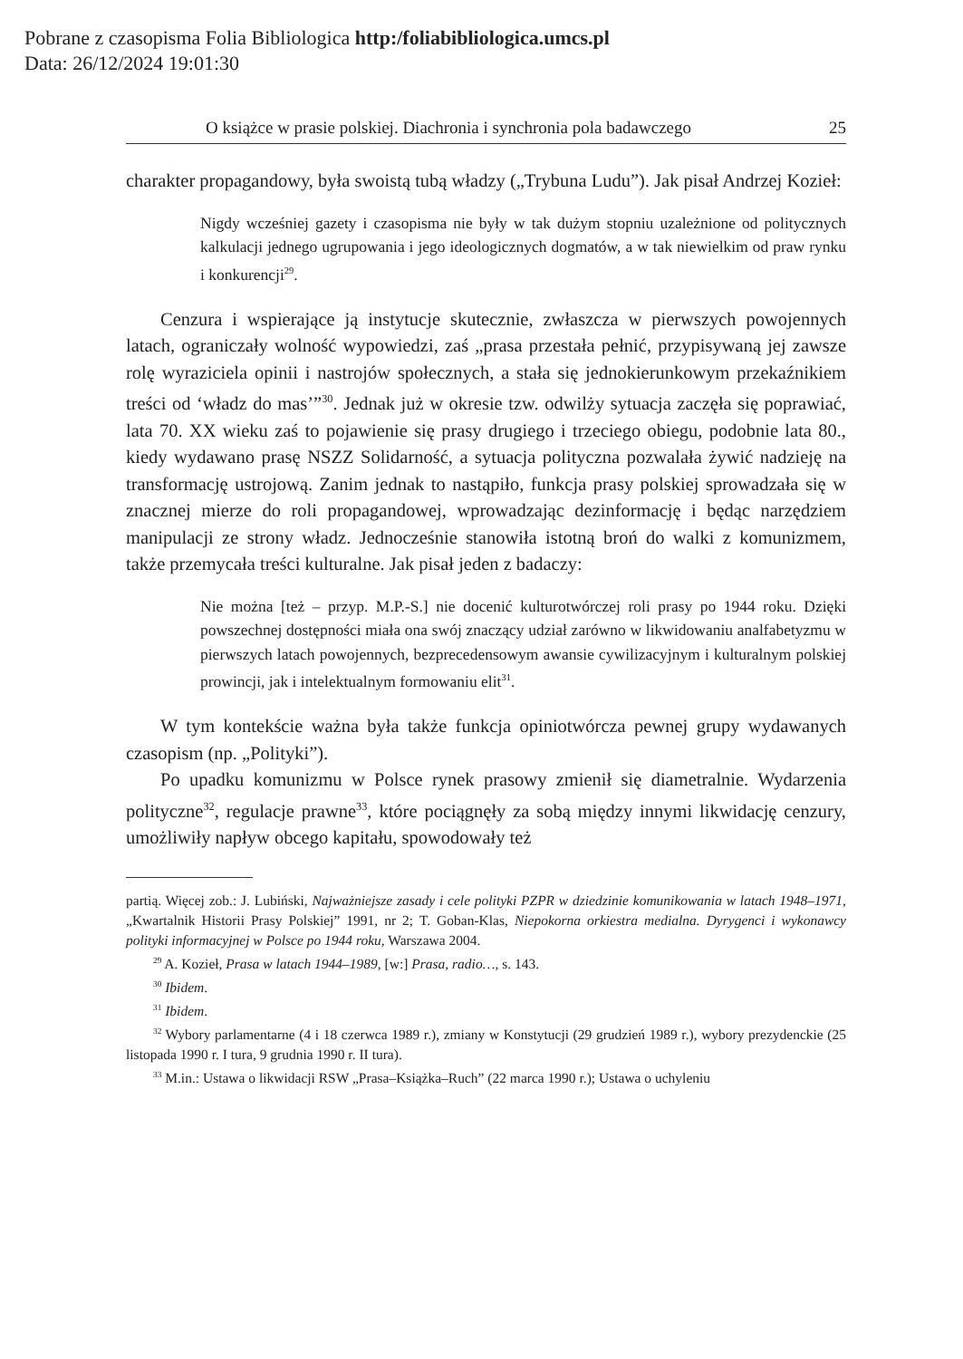Pobrane z czasopisma Folia Bibliologica http:/foliabibliologica.umcs.pl
Data: 26/12/2024 19:01:30
O książce w prasie polskiej. Diachronia i synchronia pola badawczego 25
charakter propagandowy, była swoistą tubą władzy („Trybuna Ludu”). Jak pisał Andrzej Kozieł:
Nigdy wcześniej gazety i czasopisma nie były w tak dużym stopniu uzależnione od politycznych kalkulacji jednego ugrupowania i jego ideologicznych dogmatów, a w tak niewielkim od praw rynku i konkurencji<sup>29</sup>.
Cenzura i wspierające ją instytucje skutecznie, zwłaszcza w pierwszych powojennych latach, ograniczały wolność wypowiedzi, zaś „prasa przestała pełnić, przypisywaną jej zawsze rolę wyraziciela opinii i nastrojów społecznych, a stała się jednokierunkowym przekaźnikiem treści od ‘władz do mas’”<sup>30</sup>. Jednak już w okresie tzw. odwilży sytuacja zaczęła się poprawiać, lata 70. XX wieku zaś to pojawienie się prasy drugiego i trzeciego obiegu, podobnie lata 80., kiedy wydawano prasę NSZZ Solidarność, a sytuacja polityczna pozwalała żywić nadzieję na transformację ustrojową. Zanim jednak to nastąpiło, funkcja prasy polskiej sprowadzała się w znacznej mierze do roli propagandowej, wprowadzając dezinformację i będąc narzędziem manipulacji ze strony władz. Jednocześnie stanowiła istotną broń do walki z komunizmem, także przemycała treści kulturalne. Jak pisał jeden z badaczy:
Nie można [też – przyp. M.P.-S.] nie docenić kulturotwórczej roli prasy po 1944 roku. Dzięki powszechnej dostępności miała ona swój znaczący udział zarówno w likwidowaniu analfabetyzmu w pierwszych latach powojennych, bezprecedensowym awansie cywilizacyjnym i kulturalnym polskiej prowincji, jak i intelektualnym formowaniu elit<sup>31</sup>.
W tym kontekście ważna była także funkcja opiniotwórcza pewnej grupy wydawanych czasopism (np. „Polityki”).
Po upadku komunizmu w Polsce rynek prasowy zmienił się diametralnie. Wydarzenia polityczne<sup>32</sup>, regulacje prawne<sup>33</sup>, które pociągnęły za sobą między innymi likwidację cenzury, umożliwiły napływ obcego kapitału, spowodowały też
partią. Więcej zob.: J. Lubiński, Najważniejsze zasady i cele polityki PZPR w dziedzinie komunikowania w latach 1948–1971, „Kwartalnik Historii Prasy Polskiej” 1991, nr 2; T. Goban-Klas, Niepokorna orkiestra medialna. Dyrygenci i wykonawcy polityki informacyjnej w Polsce po 1944 roku, Warszawa 2004.
<sup>29</sup> A. Kozieł, Prasa w latach 1944–1989, [w:] Prasa, radio…, s. 143.
<sup>30</sup> Ibidem.
<sup>31</sup> Ibidem.
<sup>32</sup> Wybory parlamentarne (4 i 18 czerwca 1989 r.), zmiany w Konstytucji (29 grudzień 1989 r.), wybory prezydenckie (25 listopada 1990 r. I tura, 9 grudnia 1990 r. II tura).
<sup>33</sup> M.in.: Ustawa o likwidacji RSW „Prasa–Książka–Ruch” (22 marca 1990 r.); Ustawa o uchyleniu